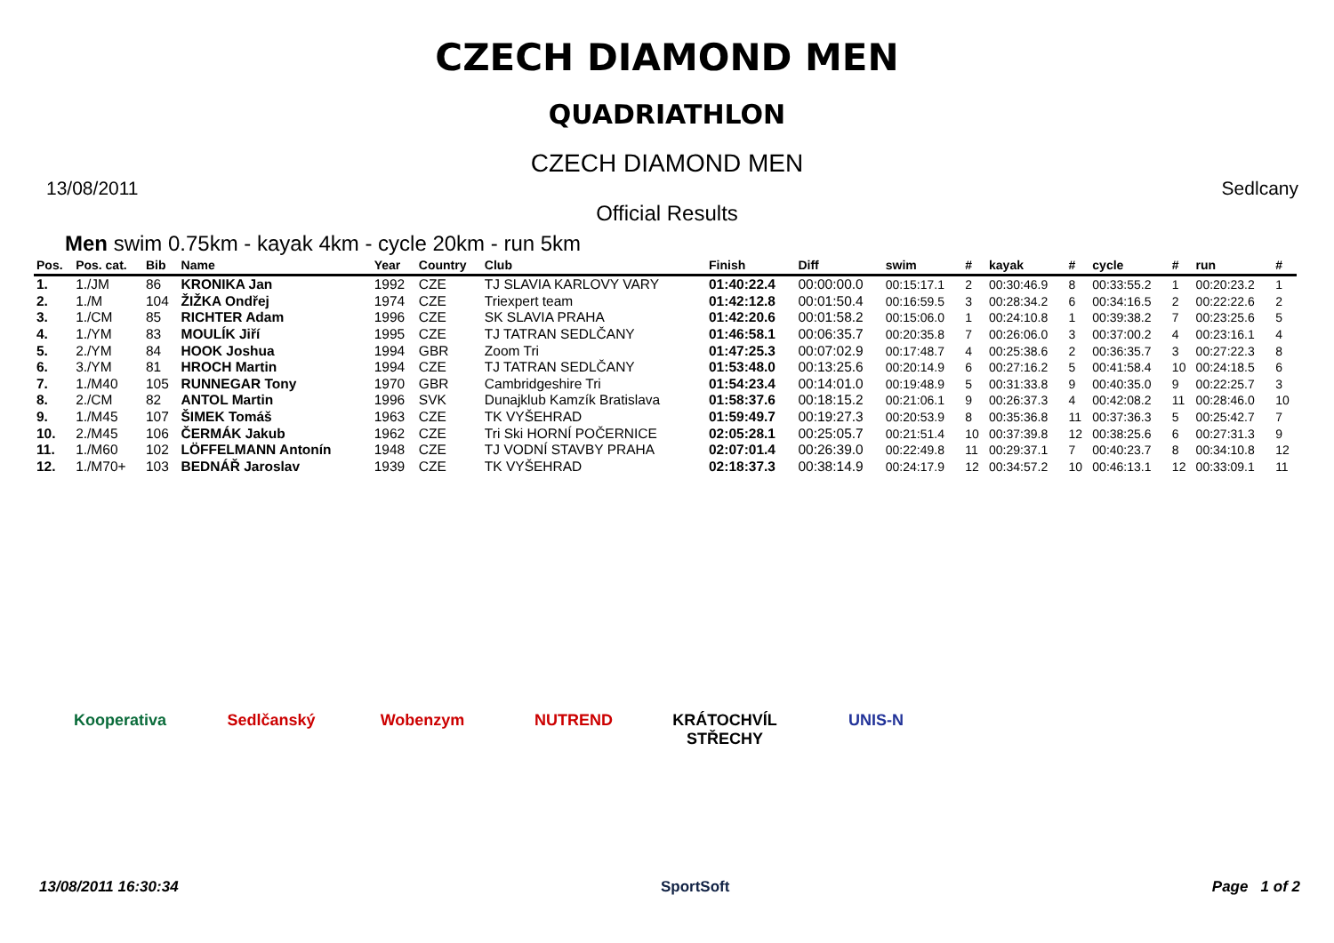CZECH DIAMOND MEN
QUADRIATHLON
CZECH DIAMOND MEN
13/08/2011 Sedlcany
Official Results
Men swim 0.75km - kayak 4km - cycle 20km - run 5km
| Pos. | Pos. cat. | Bib | Name | Year | Country | Club | Finish | Diff | swim | # | kayak | # | cycle | # | run | # |
| --- | --- | --- | --- | --- | --- | --- | --- | --- | --- | --- | --- | --- | --- | --- | --- | --- |
| 1. | 1./JM | 86 | KRONIKA Jan | 1992 | CZE | TJ SLAVIA KARLOVY VARY | 01:40:22.4 | 00:00:00.0 | 00:15:17.1 | 2 | 00:30:46.9 | 8 | 00:33:55.2 | 1 | 00:20:23.2 | 1 |
| 2. | 1./M | 104 | ŽIŽKA Ondřej | 1974 | CZE | Triexpert team | 01:42:12.8 | 00:01:50.4 | 00:16:59.5 | 3 | 00:28:34.2 | 6 | 00:34:16.5 | 2 | 00:22:22.6 | 2 |
| 3. | 1./CM | 85 | RICHTER Adam | 1996 | CZE | SK SLAVIA PRAHA | 01:42:20.6 | 00:01:58.2 | 00:15:06.0 | 1 | 00:24:10.8 | 1 | 00:39:38.2 | 7 | 00:23:25.6 | 5 |
| 4. | 1./YM | 83 | MOULÍK Jiří | 1995 | CZE | TJ TATRAN SEDLČANY | 01:46:58.1 | 00:06:35.7 | 00:20:35.8 | 7 | 00:26:06.0 | 3 | 00:37:00.2 | 4 | 00:23:16.1 | 4 |
| 5. | 2./YM | 84 | HOOK Joshua | 1994 | GBR | Zoom Tri | 01:47:25.3 | 00:07:02.9 | 00:17:48.7 | 4 | 00:25:38.6 | 2 | 00:36:35.7 | 3 | 00:27:22.3 | 8 |
| 6. | 3./YM | 81 | HROCH Martin | 1994 | CZE | TJ TATRAN SEDLČANY | 01:53:48.0 | 00:13:25.6 | 00:20:14.9 | 6 | 00:27:16.2 | 5 | 00:41:58.4 | 10 | 00:24:18.5 | 6 |
| 7. | 1./M40 | 105 | RUNNEGAR Tony | 1970 | GBR | Cambridgeshire Tri | 01:54:23.4 | 00:14:01.0 | 00:19:48.9 | 5 | 00:31:33.8 | 9 | 00:40:35.0 | 9 | 00:22:25.7 | 3 |
| 8. | 2./CM | 82 | ANTOL Martin | 1996 | SVK | Dunajklub Kamzík Bratislava | 01:58:37.6 | 00:18:15.2 | 00:21:06.1 | 9 | 00:26:37.3 | 4 | 00:42:08.2 | 11 | 00:28:46.0 | 10 |
| 9. | 1./M45 | 107 | ŠIMEK Tomáš | 1963 | CZE | TK VYŠEHRAD | 01:59:49.7 | 00:19:27.3 | 00:20:53.9 | 8 | 00:35:36.8 | 11 | 00:37:36.3 | 5 | 00:25:42.7 | 7 |
| 10. | 2./M45 | 106 | ČERMÁK Jakub | 1962 | CZE | Tri Ski HORNÍ POČERNICE | 02:05:28.1 | 00:25:05.7 | 00:21:51.4 | 10 | 00:37:39.8 | 12 | 00:38:25.6 | 6 | 00:27:31.3 | 9 |
| 11. | 1./M60 | 102 | LÖFFELMANN Antonín | 1948 | CZE | TJ VODNÍ STAVBY PRAHA | 02:07:01.4 | 00:26:39.0 | 00:22:49.8 | 11 | 00:29:37.1 | 7 | 00:40:23.7 | 8 | 00:34:10.8 | 12 |
| 12. | 1./M70+ | 103 | BEDNÁŘ Jaroslav | 1939 | CZE | TK VYŠEHRAD | 02:18:37.3 | 00:38:14.9 | 00:24:17.9 | 12 | 00:34:57.2 | 10 | 00:46:13.1 | 12 | 00:33:09.1 | 11 |
Kooperativa Sedlčanský Wobenzym NUTREND KRÁTOCHVÍL STŘECHY UNIS-N
13/08/2011 16:30:34 SportSoft Page 1 of 2